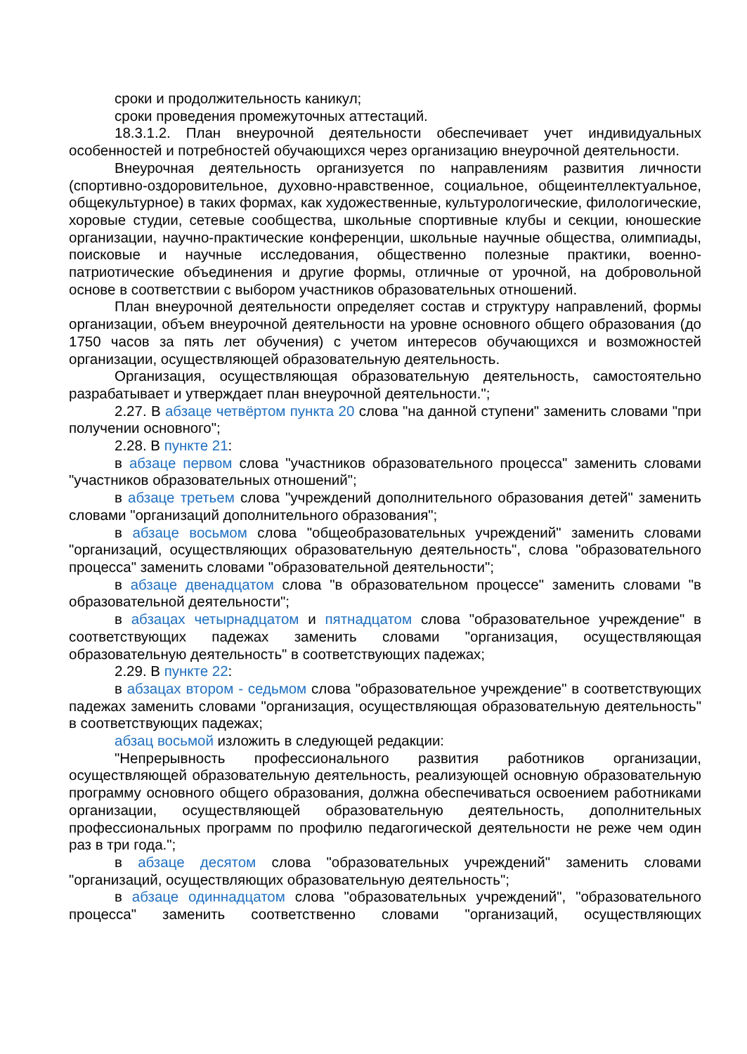сроки и продолжительность каникул;
сроки проведения промежуточных аттестаций.
18.3.1.2. План внеурочной деятельности обеспечивает учет индивидуальных особенностей и потребностей обучающихся через организацию внеурочной деятельности.
Внеурочная деятельность организуется по направлениям развития личности (спортивно-оздоровительное, духовно-нравственное, социальное, общеинтеллектуальное, общекультурное) в таких формах, как художественные, культурологические, филологические, хоровые студии, сетевые сообщества, школьные спортивные клубы и секции, юношеские организации, научно-практические конференции, школьные научные общества, олимпиады, поисковые и научные исследования, общественно полезные практики, военно-патриотические объединения и другие формы, отличные от урочной, на добровольной основе в соответствии с выбором участников образовательных отношений.
План внеурочной деятельности определяет состав и структуру направлений, формы организации, объем внеурочной деятельности на уровне основного общего образования (до 1750 часов за пять лет обучения) с учетом интересов обучающихся и возможностей организации, осуществляющей образовательную деятельность.
Организация, осуществляющая образовательную деятельность, самостоятельно разрабатывает и утверждает план внеурочной деятельности.";
2.27. В абзаце четвёртом пункта 20 слова "на данной ступени" заменить словами "при получении основного";
2.28. В пункте 21:
в абзаце первом слова "участников образовательного процесса" заменить словами "участников образовательных отношений";
в абзаце третьем слова "учреждений дополнительного образования детей" заменить словами "организаций дополнительного образования";
в абзаце восьмом слова "общеобразовательных учреждений" заменить словами "организаций, осуществляющих образовательную деятельность", слова "образовательного процесса" заменить словами "образовательной деятельности";
в абзаце двенадцатом слова "в образовательном процессе" заменить словами "в образовательной деятельности";
в абзацах четырнадцатом и пятнадцатом слова "образовательное учреждение" в соответствующих падежах заменить словами "организация, осуществляющая образовательную деятельность" в соответствующих падежах;
2.29. В пункте 22:
в абзацах втором - седьмом слова "образовательное учреждение" в соответствующих падежах заменить словами "организация, осуществляющая образовательную деятельность" в соответствующих падежах;
абзац восьмой изложить в следующей редакции:
"Непрерывность профессионального развития работников организации, осуществляющей образовательную деятельность, реализующей основную образовательную программу основного общего образования, должна обеспечиваться освоением работниками организации, осуществляющей образовательную деятельность, дополнительных профессиональных программ по профилю педагогической деятельности не реже чем один раз в три года.";
в абзаце десятом слова "образовательных учреждений" заменить словами "организаций, осуществляющих образовательную деятельность";
в абзаце одиннадцатом слова "образовательных учреждений", "образовательного процесса" заменить соответственно словами "организаций, осуществляющих